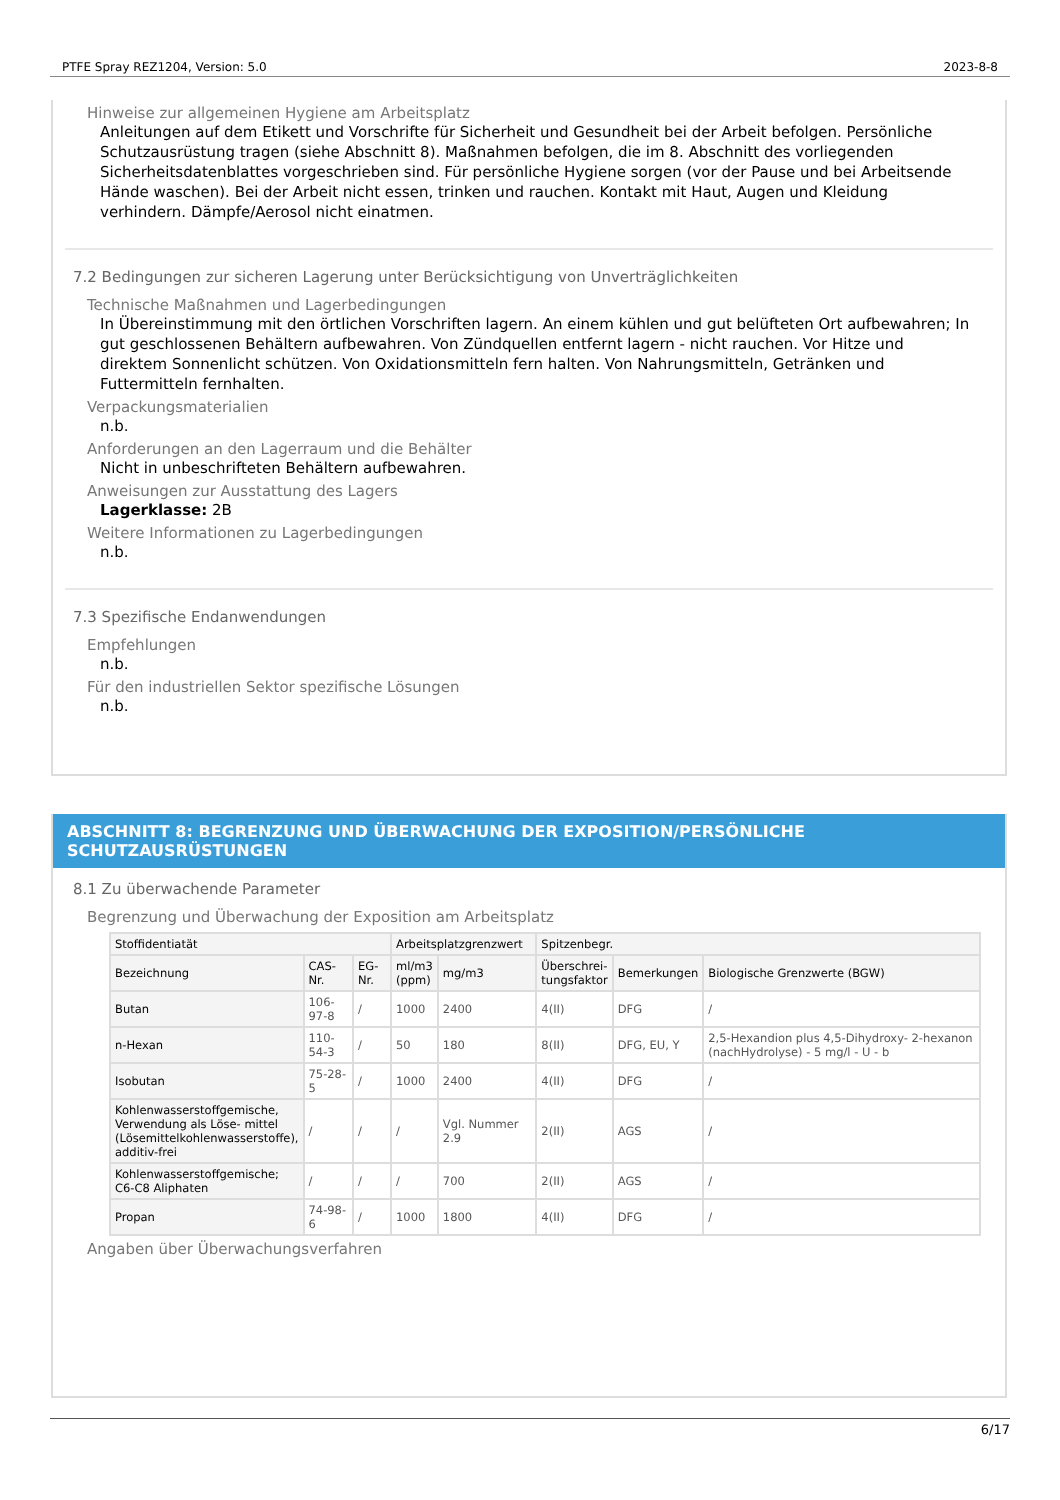PTFE Spray REZ1204, Version: 5.0 2023-8-8
Hinweise zur allgemeinen Hygiene am Arbeitsplatz
Anleitungen auf dem Etikett und Vorschrifte für Sicherheit und Gesundheit bei der Arbeit befolgen. Persönliche Schutzausrüstung tragen (siehe Abschnitt 8). Maßnahmen befolgen, die im 8. Abschnitt des vorliegenden Sicherheitsdatenblattes vorgeschrieben sind. Für persönliche Hygiene sorgen (vor der Pause und bei Arbeitsende Hände waschen). Bei der Arbeit nicht essen, trinken und rauchen. Kontakt mit Haut, Augen und Kleidung verhindern. Dämpfe/Aerosol nicht einatmen.
7.2 Bedingungen zur sicheren Lagerung unter Berücksichtigung von Unverträglichkeiten
Technische Maßnahmen und Lagerbedingungen
In Übereinstimmung mit den örtlichen Vorschriften lagern. An einem kühlen und gut belüfteten Ort aufbewahren; In gut geschlossenen Behältern aufbewahren. Von Zündquellen entfernt lagern - nicht rauchen. Vor Hitze und direktem Sonnenlicht schützen. Von Oxidationsmitteln fern halten. Von Nahrungsmitteln, Getränken und Futtermitteln fernhalten.
Verpackungsmaterialien
n.b.
Anforderungen an den Lagerraum und die Behälter
Nicht in unbeschrifteten Behältern aufbewahren.
Anweisungen zur Ausstattung des Lagers
Lagerklasse: 2B
Weitere Informationen zu Lagerbedingungen
n.b.
7.3 Spezifische Endanwendungen
Empfehlungen
n.b.
Für den industriellen Sektor spezifische Lösungen
n.b.
ABSCHNITT 8: BEGRENZUNG UND ÜBERWACHUNG DER EXPOSITION/PERSÖNLICHE SCHUTZAUSRÜSTUNGEN
8.1 Zu überwachende Parameter
Begrenzung und Überwachung der Exposition am Arbeitsplatz
| Stoffidentiatät | | | Arbeitsplatzgrenzwert | | Spitzenbegr. | | |
| --- | --- | --- | --- | --- | --- | --- | --- |
| Bezeichnung | CAS-Nr. | EG-Nr. | ml/m3 (ppm) | mg/m3 | Überschrei- tungsfaktor | Bemerkungen | Biologische Grenzwerte (BGW) |
| Butan | 106-97-8 | / | 1000 | 2400 | 4(II) | DFG | / |
| n-Hexan | 110-54-3 | / | 50 | 180 | 8(II) | DFG, EU, Y | 2,5-Hexandion plus 4,5-Dihydroxy- 2-hexanon (nachHydrolyse) - 5 mg/l - U - b |
| Isobutan | 75-28-5 | / | 1000 | 2400 | 4(II) | DFG | / |
| Kohlenwasserstoffgemische, Verwendung als Löse- mittel (Lösemittelkohlenwasserstoffe), additiv-frei | / | / | / | Vgl. Nummer 2.9 | 2(II) | AGS | / |
| Kohlenwasserstoffgemische; C6-C8 Aliphaten | / | / | / | 700 | 2(II) | AGS | / |
| Propan | 74-98-6 | / | 1000 | 1800 | 4(II) | DFG | / |
Angaben über Überwachungsverfahren
6/17